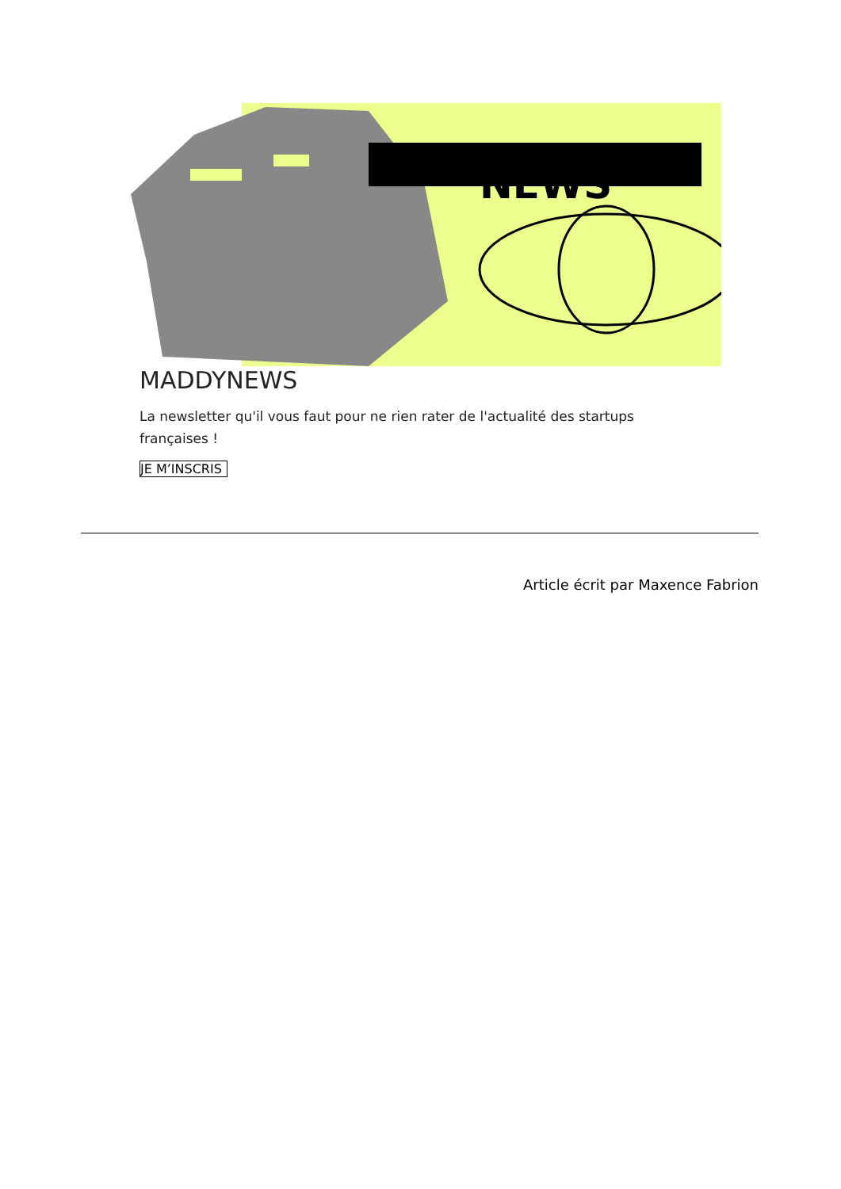NEWS
MADDYNEWS
La newsletter qu'il vous faut pour ne rien rater de l'actualité des startups françaises !
JE M’INSCRIS
Article écrit par Maxence Fabrion